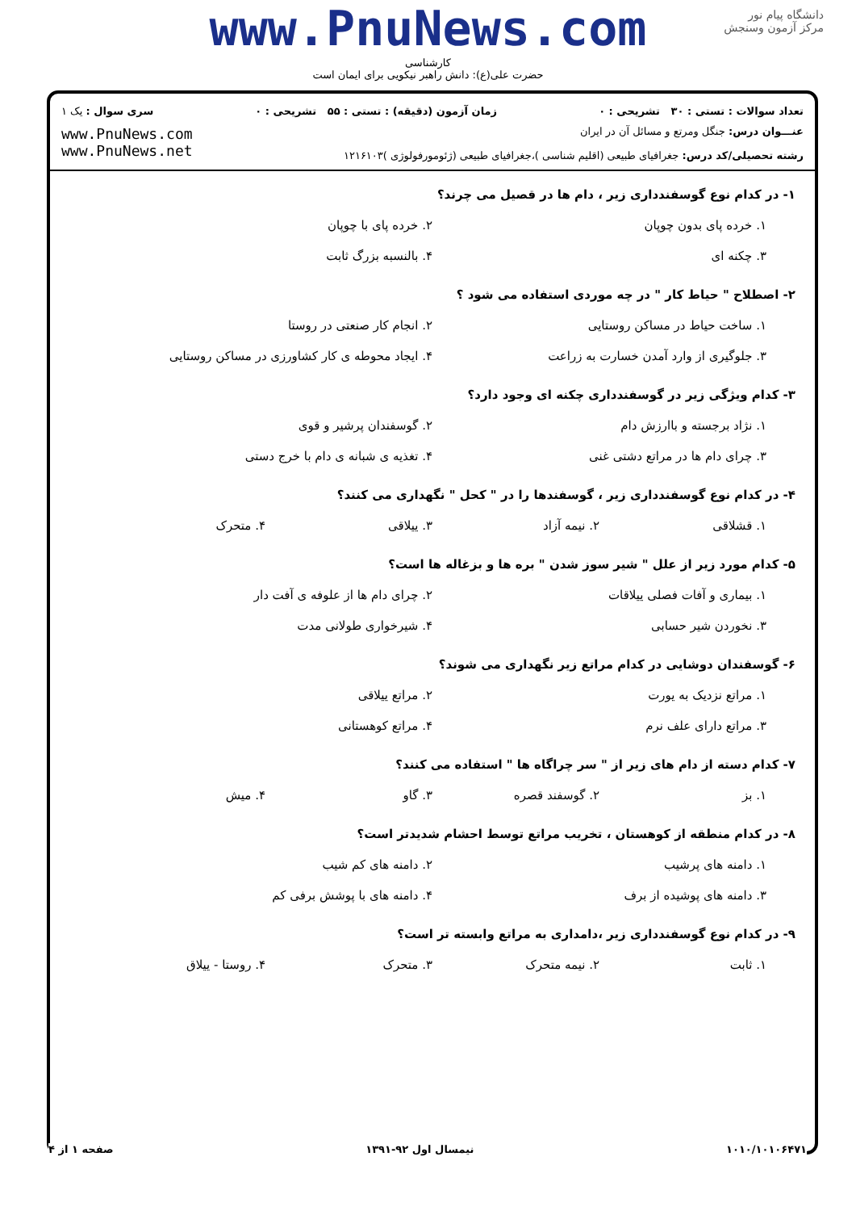www.PnuNews.com
کارشناسی
حضرت علی(ع): دانش راهبر نیکویی برای ایمان است
دانشگاه پیام نور
مرکز آزمون وسنجش
تعداد سوالات : تستی : ۳۰ تشریحی : ۰ زمان آزمون (دقیقه) : تستی : ۵۵ تشریحی : ۰ سری سوال : یک ۱
عنـــوان درس: جنگل ومرتع و مسائل آن در ایران
رشته تحصیلی/کد درس: جغرافیای طبیعی (اقلیم شناسی )،جغرافیای طبیعی (ژئومورفولوژی )۱۲۱۶۱۰۳
www.PnuNews.com
www.PnuNews.net
۱- در کدام نوع گوسفندداری زیر ، دام ها در قصیل می چرند؟
۱. خرده پای بدون چوپان ۲. خرده پای با چوپان
۳. چکنه ای ۴. بالنسبه بزرگ ثابت
۲- اصطلاح " حیاط کار " در چه موردی استفاده می شود ؟
۱. ساخت حیاط در مساکن روستایی ۲. انجام کار صنعتی در روستا
۳. جلوگیری از وارد آمدن خسارت به زراعت ۴. ایجاد محوطه ی کار کشاورزی در مساکن روستایی
۳- کدام ویژگی زیر در گوسفندداری چکنه ای وجود دارد؟
۱. نژاد برجسته و باارزش دام ۲. گوسفندان پرشیر و قوی
۳. چرای دام ها در مراتع دشتی غنی ۴. تغذیه ی شبانه ی دام با خرج دستی
۴- در کدام نوع گوسفندداری زیر ، گوسفندها را در " کحل " نگهداری می کنند؟
۱. قشلاقی ۲. نیمه آزاد ۳. ییلاقی ۴. متحرک
۵- کدام مورد زیر از علل " شیر سوز شدن " بره ها و بزغاله ها است؟
۱. بیماری و آفات فصلی ییلاقات ۲. چرای دام ها از علوفه ی آفت دار
۳. نخوردن شیر حسابی ۴. شیرخواری طولانی مدت
۶- گوسفندان دوشایی در کدام مراتع زیر نگهداری می شوند؟
۱. مراتع نزدیک به یورت ۲. مراتع ییلاقی
۳. مراتع دارای علف نرم ۴. مراتع کوهستانی
۷- کدام دسته از دام های زیر از " سر چراگاه ها " استفاده می کنند؟
۱. بز ۲. گوسفند قصره ۳. گاو ۴. میش
۸- در کدام منطقه از کوهستان ، تخریب مراتع توسط احشام شدیدتر است؟
۱. دامنه های پرشیب ۲. دامنه های کم شیب
۳. دامنه های پوشیده از برف ۴. دامنه های با پوشش برفی کم
۹- در کدام نوع گوسفندداری زیر ،دامداری به مراتع وابسته تر است؟
۱. ثابت ۲. نیمه متحرک ۳. متحرک ۴. روستا - ییلاق
۱۰۱۰/۱۰۱۰۶۴۷۱ نیمسال اول ۹۲-۱۳۹۱ صفحه ۱ از ۴